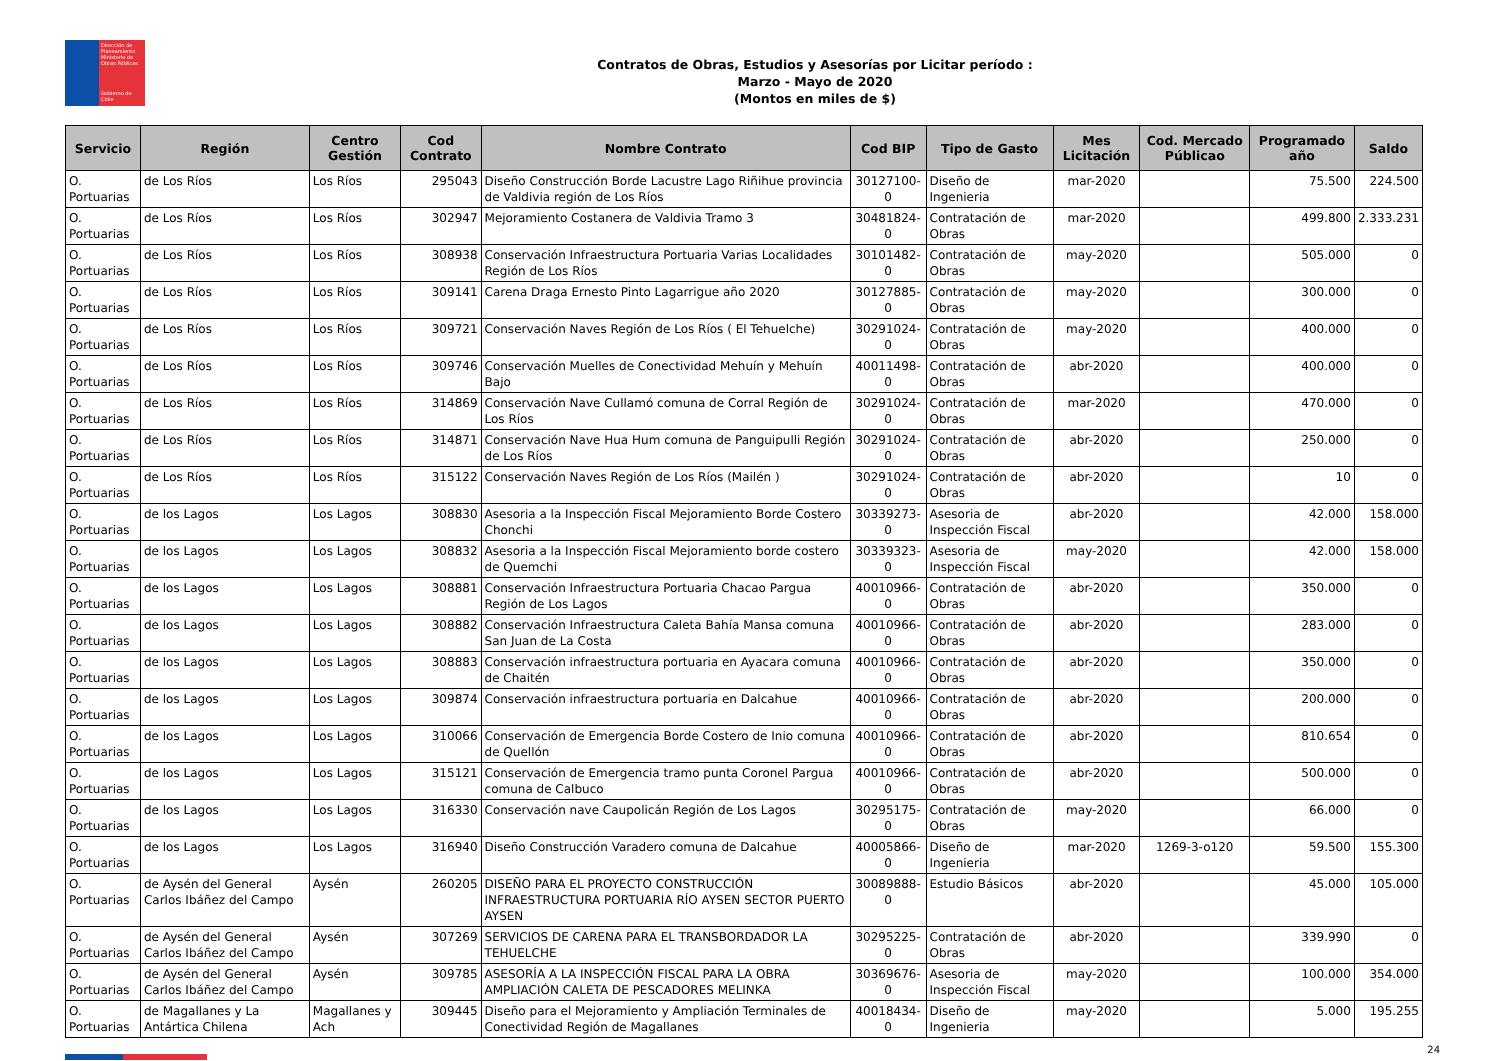Dirección de Planeamiento
Ministerio de Obras Públicas
Gobierno de Chile
Contratos de Obras, Estudios y Asesorías por Licitar período :
Marzo - Mayo de 2020
(Montos en miles de $)
| Servicio | Región | Centro Gestión | Cod Contrato | Nombre Contrato | Cod BIP | Tipo de Gasto | Mes Licitación | Cod. Mercado Públicao | Programado año | Saldo |
| --- | --- | --- | --- | --- | --- | --- | --- | --- | --- | --- |
| O. Portuarias | de Los Ríos | Los Ríos | 295043 | Diseño Construcción Borde Lacustre Lago Riñihue provincia de Valdivia región de Los Ríos | 30127100-0 | Diseño de Ingenieria | mar-2020 | | 75.500 | 224.500 |
| O. Portuarias | de Los Ríos | Los Ríos | 302947 | Mejoramiento Costanera de Valdivia Tramo 3 | 30481824-0 | Contratación de Obras | mar-2020 | | 499.800 | 2.333.231 |
| O. Portuarias | de Los Ríos | Los Ríos | 308938 | Conservación Infraestructura Portuaria Varias Localidades Región de Los Ríos | 30101482-0 | Contratación de Obras | may-2020 | | 505.000 | 0 |
| O. Portuarias | de Los Ríos | Los Ríos | 309141 | Carena Draga Ernesto Pinto Lagarrigue año 2020 | 30127885-0 | Contratación de Obras | may-2020 | | 300.000 | 0 |
| O. Portuarias | de Los Ríos | Los Ríos | 309721 | Conservación Naves Región de Los Ríos ( El Tehuelche) | 30291024-0 | Contratación de Obras | may-2020 | | 400.000 | 0 |
| O. Portuarias | de Los Ríos | Los Ríos | 309746 | Conservación Muelles de Conectividad Mehuín y Mehuín Bajo | 40011498-0 | Contratación de Obras | abr-2020 | | 400.000 | 0 |
| O. Portuarias | de Los Ríos | Los Ríos | 314869 | Conservación Nave Cullamó comuna de Corral Región de Los Ríos | 30291024-0 | Contratación de Obras | mar-2020 | | 470.000 | 0 |
| O. Portuarias | de Los Ríos | Los Ríos | 314871 | Conservación Nave Hua Hum comuna de Panguipulli Región de Los Ríos | 30291024-0 | Contratación de Obras | abr-2020 | | 250.000 | 0 |
| O. Portuarias | de Los Ríos | Los Ríos | 315122 | Conservación Naves Región de Los Ríos (Mailén ) | 30291024-0 | Contratación de Obras | abr-2020 | | 10 | 0 |
| O. Portuarias | de los Lagos | Los Lagos | 308830 | Asesoria a la Inspección Fiscal Mejoramiento Borde Costero Chonchi | 30339273-0 | Asesoria de Inspección Fiscal | abr-2020 | | 42.000 | 158.000 |
| O. Portuarias | de los Lagos | Los Lagos | 308832 | Asesoria a la Inspección Fiscal Mejoramiento borde costero de Quemchi | 30339323-0 | Asesoria de Inspección Fiscal | may-2020 | | 42.000 | 158.000 |
| O. Portuarias | de los Lagos | Los Lagos | 308881 | Conservación Infraestructura Portuaria Chacao Pargua Región de Los Lagos | 40010966-0 | Contratación de Obras | abr-2020 | | 350.000 | 0 |
| O. Portuarias | de los Lagos | Los Lagos | 308882 | Conservación Infraestructura Caleta Bahía Mansa comuna San Juan de La Costa | 40010966-0 | Contratación de Obras | abr-2020 | | 283.000 | 0 |
| O. Portuarias | de los Lagos | Los Lagos | 308883 | Conservación infraestructura portuaria en Ayacara comuna de Chaitén | 40010966-0 | Contratación de Obras | abr-2020 | | 350.000 | 0 |
| O. Portuarias | de los Lagos | Los Lagos | 309874 | Conservación infraestructura portuaria en Dalcahue | 40010966-0 | Contratación de Obras | abr-2020 | | 200.000 | 0 |
| O. Portuarias | de los Lagos | Los Lagos | 310066 | Conservación de Emergencia Borde Costero de Inio comuna de Quellón | 40010966-0 | Contratación de Obras | abr-2020 | | 810.654 | 0 |
| O. Portuarias | de los Lagos | Los Lagos | 315121 | Conservación de Emergencia tramo punta Coronel Pargua comuna de Calbuco | 40010966-0 | Contratación de Obras | abr-2020 | | 500.000 | 0 |
| O. Portuarias | de los Lagos | Los Lagos | 316330 | Conservación nave Caupolicán Región de Los Lagos | 30295175-0 | Contratación de Obras | may-2020 | | 66.000 | 0 |
| O. Portuarias | de los Lagos | Los Lagos | 316940 | Diseño Construcción Varadero comuna de Dalcahue | 40005866-0 | Diseño de Ingenieria | mar-2020 | 1269-3-o120 | 59.500 | 155.300 |
| O. Portuarias | de Aysén del General Carlos Ibáñez del Campo | Aysén | 260205 | DISEÑO PARA EL PROYECTO CONSTRUCCIÓN INFRAESTRUCTURA PORTUARIA RÍO AYSEN SECTOR PUERTO AYSEN | 30089888-0 | Estudio Básicos | abr-2020 | | 45.000 | 105.000 |
| O. Portuarias | de Aysén del General Carlos Ibáñez del Campo | Aysén | 307269 | SERVICIOS DE CARENA PARA EL TRANSBORDADOR LA TEHUELCHE | 30295225-0 | Contratación de Obras | abr-2020 | | 339.990 | 0 |
| O. Portuarias | de Aysén del General Carlos Ibáñez del Campo | Aysén | 309785 | ASESORÍA A LA INSPECCIÓN FISCAL PARA LA OBRA AMPLIACIÓN CALETA DE PESCADORES MELINKA | 30369676-0 | Asesoria de Inspección Fiscal | may-2020 | | 100.000 | 354.000 |
| O. Portuarias | de Magallanes y La Antártica Chilena | Magallanes y Ach | 309445 | Diseño para el Mejoramiento y Ampliación Terminales de Conectividad Región de Magallanes | 40018434-0 | Diseño de Ingenieria | may-2020 | | 5.000 | 195.255 |
24